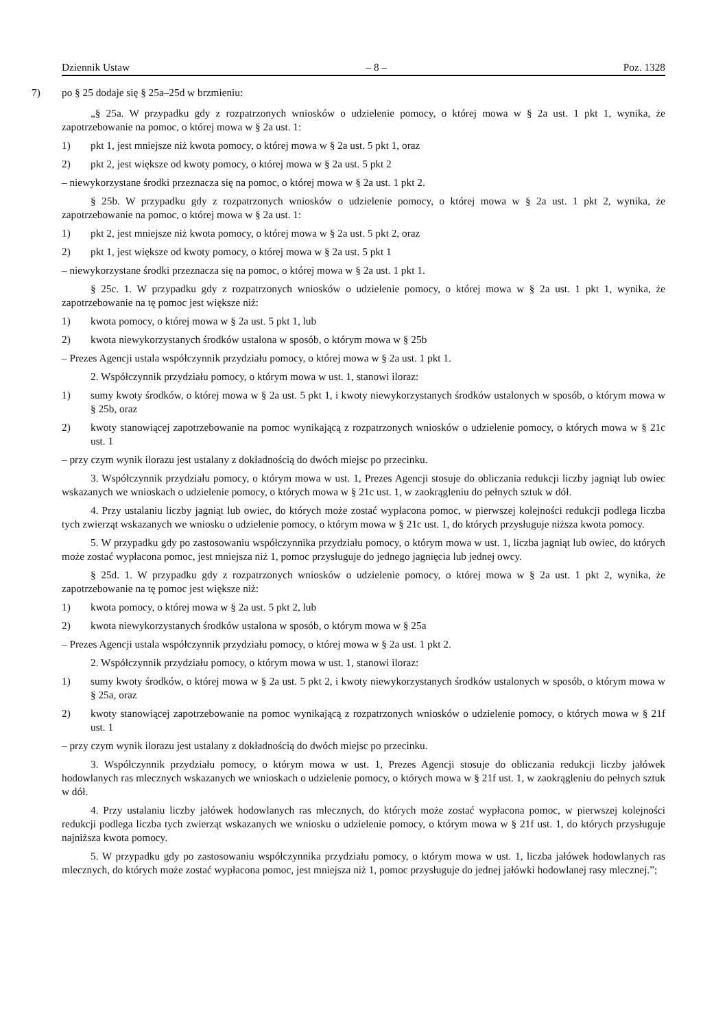Dziennik Ustaw – 8 – Poz. 1328
7) po § 25 dodaje się § 25a–25d w brzmieniu:
„§ 25a. W przypadku gdy z rozpatrzonych wniosków o udzielenie pomocy, o której mowa w § 2a ust. 1 pkt 1, wynika, że zapotrzebowanie na pomoc, o której mowa w § 2a ust. 1:
1) pkt 1, jest mniejsze niż kwota pomocy, o której mowa w § 2a ust. 5 pkt 1, oraz
2) pkt 2, jest większe od kwoty pomocy, o której mowa w § 2a ust. 5 pkt 2
– niewykorzystane środki przeznacza się na pomoc, o której mowa w § 2a ust. 1 pkt 2.
§ 25b. W przypadku gdy z rozpatrzonych wniosków o udzielenie pomocy, o której mowa w § 2a ust. 1 pkt 2, wynika, że zapotrzebowanie na pomoc, o której mowa w § 2a ust. 1:
1) pkt 2, jest mniejsze niż kwota pomocy, o której mowa w § 2a ust. 5 pkt 2, oraz
2) pkt 1, jest większe od kwoty pomocy, o której mowa w § 2a ust. 5 pkt 1
– niewykorzystane środki przeznacza się na pomoc, o której mowa w § 2a ust. 1 pkt 1.
§ 25c. 1. W przypadku gdy z rozpatrzonych wniosków o udzielenie pomocy, o której mowa w § 2a ust. 1 pkt 1, wynika, że zapotrzebowanie na tę pomoc jest większe niż:
1) kwota pomocy, o której mowa w § 2a ust. 5 pkt 1, lub
2) kwota niewykorzystanych środków ustalona w sposób, o którym mowa w § 25b
– Prezes Agencji ustala współczynnik przydziału pomocy, o której mowa w § 2a ust. 1 pkt 1.
2. Współczynnik przydziału pomocy, o którym mowa w ust. 1, stanowi iloraz:
1) sumy kwoty środków, o której mowa w § 2a ust. 5 pkt 1, i kwoty niewykorzystanych środków ustalonych w sposób, o którym mowa w § 25b, oraz
2) kwoty stanowiącej zapotrzebowanie na pomoc wynikającą z rozpatrzonych wniosków o udzielenie pomocy, o których mowa w § 21c ust. 1
– przy czym wynik ilorazu jest ustalany z dokładnością do dwóch miejsc po przecinku.
3. Współczynnik przydziału pomocy, o którym mowa w ust. 1, Prezes Agencji stosuje do obliczania redukcji liczby jagniąt lub owiec wskazanych we wnioskach o udzielenie pomocy, o których mowa w § 21c ust. 1, w zaokrągleniu do pełnych sztuk w dół.
4. Przy ustalaniu liczby jagniąt lub owiec, do których może zostać wypłacona pomoc, w pierwszej kolejności redukcji podlega liczba tych zwierząt wskazanych we wniosku o udzielenie pomocy, o którym mowa w § 21c ust. 1, do których przysługuje niższa kwota pomocy.
5. W przypadku gdy po zastosowaniu współczynnika przydziału pomocy, o którym mowa w ust. 1, liczba jagniąt lub owiec, do których może zostać wypłacona pomoc, jest mniejsza niż 1, pomoc przysługuje do jednego jagnięcia lub jednej owcy.
§ 25d. 1. W przypadku gdy z rozpatrzonych wniosków o udzielenie pomocy, o której mowa w § 2a ust. 1 pkt 2, wynika, że zapotrzebowanie na tę pomoc jest większe niż:
1) kwota pomocy, o której mowa w § 2a ust. 5 pkt 2, lub
2) kwota niewykorzystanych środków ustalona w sposób, o którym mowa w § 25a
– Prezes Agencji ustala współczynnik przydziału pomocy, o której mowa w § 2a ust. 1 pkt 2.
2. Współczynnik przydziału pomocy, o którym mowa w ust. 1, stanowi iloraz:
1) sumy kwoty środków, o której mowa w § 2a ust. 5 pkt 2, i kwoty niewykorzystanych środków ustalonych w sposób, o którym mowa w § 25a, oraz
2) kwoty stanowiącej zapotrzebowanie na pomoc wynikającą z rozpatrzonych wniosków o udzielenie pomocy, o których mowa w § 21f ust. 1
– przy czym wynik ilorazu jest ustalany z dokładnością do dwóch miejsc po przecinku.
3. Współczynnik przydziału pomocy, o którym mowa w ust. 1, Prezes Agencji stosuje do obliczania redukcji liczby jałówek hodowlanych ras mlecznych wskazanych we wnioskach o udzielenie pomocy, o których mowa w § 21f ust. 1, w zaokrągleniu do pełnych sztuk w dół.
4. Przy ustalaniu liczby jałówek hodowlanych ras mlecznych, do których może zostać wypłacona pomoc, w pierwszej kolejności redukcji podlega liczba tych zwierząt wskazanych we wniosku o udzielenie pomocy, o którym mowa w § 21f ust. 1, do których przysługuje najniższa kwota pomocy.
5. W przypadku gdy po zastosowaniu współczynnika przydziału pomocy, o którym mowa w ust. 1, liczba jałówek hodowlanych ras mlecznych, do których może zostać wypłacona pomoc, jest mniejsza niż 1, pomoc przysługuje do jednej jałówki hodowlanej rasy mlecznej.”;